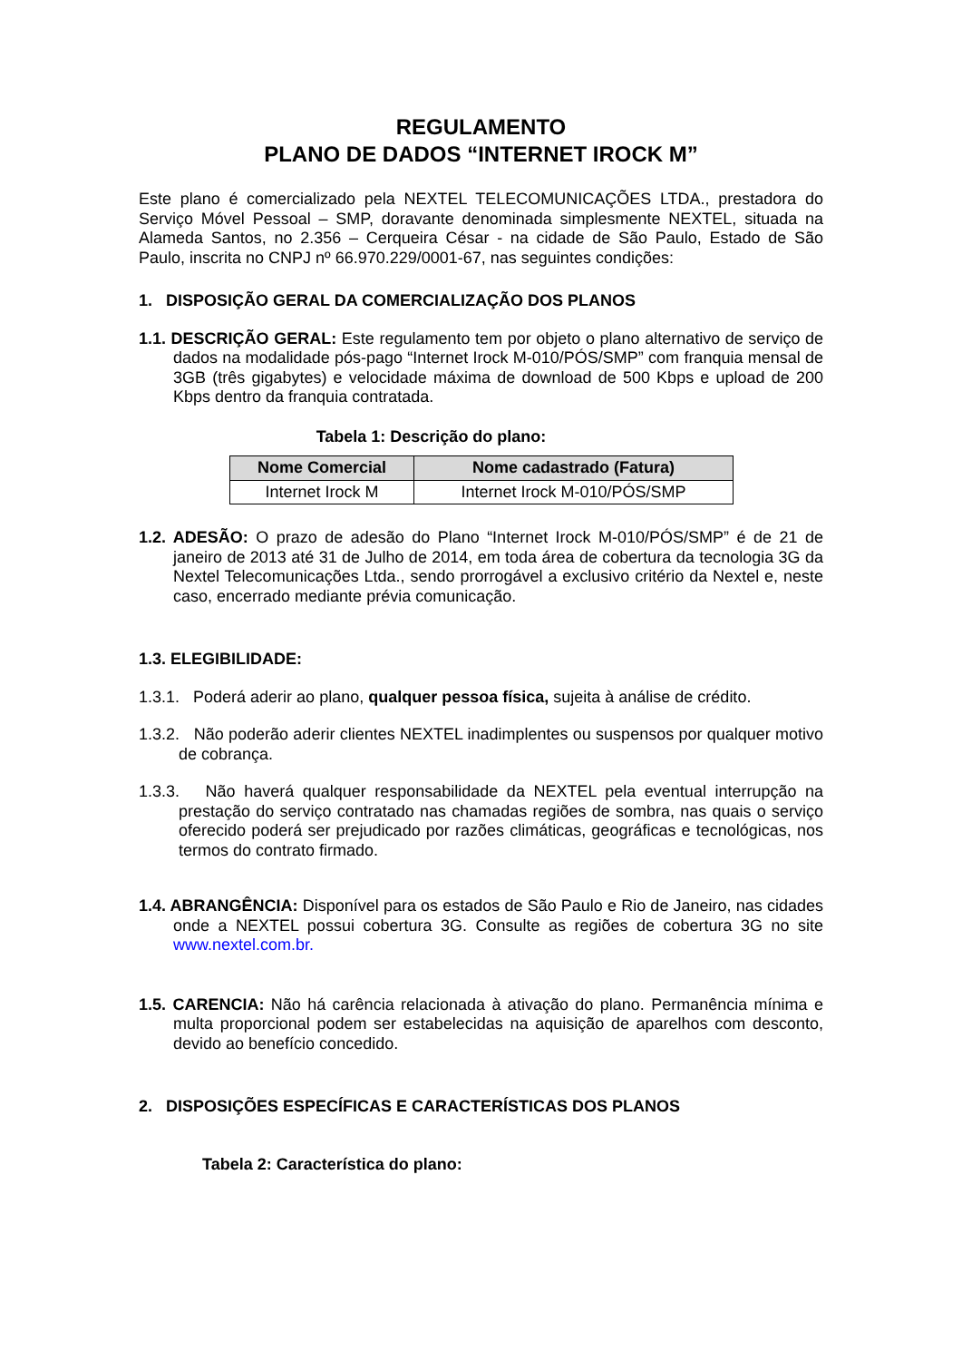REGULAMENTO
PLANO DE DADOS “INTERNET IROCK M”
Este plano é comercializado pela NEXTEL TELECOMUNICAÇÕES LTDA., prestadora do Serviço Móvel Pessoal – SMP, doravante denominada simplesmente NEXTEL, situada na Alameda Santos, no 2.356 – Cerqueira César - na cidade de São Paulo, Estado de São Paulo, inscrita no CNPJ nº 66.970.229/0001-67, nas seguintes condições:
1. DISPOSIÇÃO GERAL DA COMERCIALIZAÇÃO DOS PLANOS
1.1. DESCRIÇÃO GERAL: Este regulamento tem por objeto o plano alternativo de serviço de dados na modalidade pós-pago “Internet Irock M-010/PÓS/SMP” com franquia mensal de 3GB (três gigabytes) e velocidade máxima de download de 500 Kbps e upload de 200 Kbps dentro da franquia contratada.
Tabela 1: Descrição do plano:
| Nome Comercial | Nome cadastrado (Fatura) |
| --- | --- |
| Internet Irock M | Internet Irock M-010/PÓS/SMP |
1.2. ADESÃO: O prazo de adesão do Plano “Internet Irock M-010/PÓS/SMP” é de 21 de janeiro de 2013 até 31 de Julho de 2014, em toda área de cobertura da tecnologia 3G da Nextel Telecomunicações Ltda., sendo prorrogável a exclusivo critério da Nextel e, neste caso, encerrado mediante prévia comunicação.
1.3. ELEGIBILIDADE:
1.3.1. Poderá aderir ao plano, qualquer pessoa física, sujeita à análise de crédito.
1.3.2. Não poderão aderir clientes NEXTEL inadimplentes ou suspensos por qualquer motivo de cobrança.
1.3.3. Não haverá qualquer responsabilidade da NEXTEL pela eventual interrupção na prestação do serviço contratado nas chamadas regiões de sombra, nas quais o serviço oferecido poderá ser prejudicado por razões climáticas, geográficas e tecnológicas, nos termos do contrato firmado.
1.4. ABRANGÊNCIA: Disponível para os estados de São Paulo e Rio de Janeiro, nas cidades onde a NEXTEL possui cobertura 3G. Consulte as regiões de cobertura 3G no site www.nextel.com.br.
1.5. CARENCIA: Não há carência relacionada à ativação do plano. Permanência mínima e multa proporcional podem ser estabelecidas na aquisição de aparelhos com desconto, devido ao benefício concedido.
2. DISPOSIÇÕES ESPECÍFICAS E CARACTERÍSTICAS DOS PLANOS
Tabela 2: Característica do plano: